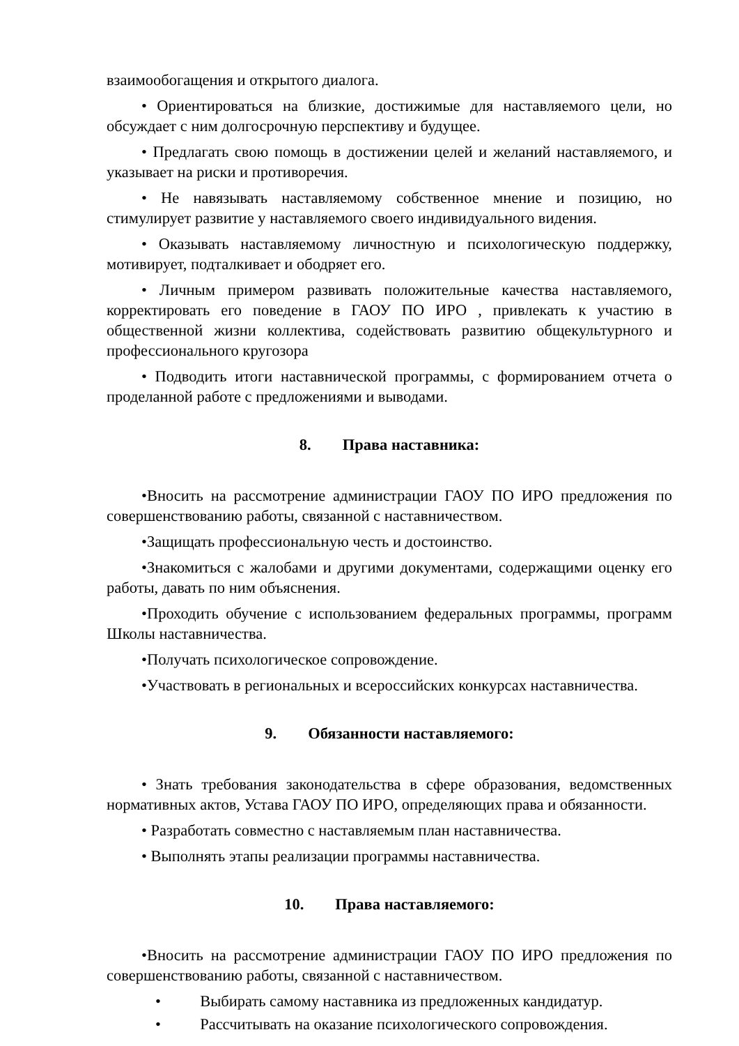взаимообогащения и открытого диалога.
• Ориентироваться на близкие, достижимые для наставляемого цели, но обсуждает с ним долгосрочную перспективу и будущее.
• Предлагать свою помощь в достижении целей и желаний наставляемого, и указывает на риски и противоречия.
• Не навязывать наставляемому собственное мнение и позицию, но стимулирует развитие у наставляемого своего индивидуального видения.
• Оказывать наставляемому личностную и психологическую поддержку, мотивирует, подталкивает и ободряет его.
• Личным примером развивать положительные качества наставляемого, корректировать его поведение в ГАОУ ПО ИРО , привлекать к участию в общественной жизни коллектива, содействовать развитию общекультурного и профессионального кругозора
• Подводить итоги наставнической программы, с формированием отчета о проделанной работе с предложениями и выводами.
8. Права наставника:
•Вносить на рассмотрение администрации ГАОУ ПО ИРО предложения по совершенствованию работы, связанной с наставничеством.
•Защищать профессиональную честь и достоинство.
•Знакомиться с жалобами и другими документами, содержащими оценку его работы, давать по ним объяснения.
•Проходить обучение с использованием федеральных программы, программ Школы наставничества.
•Получать психологическое сопровождение.
•Участвовать в региональных и всероссийских конкурсах наставничества.
9. Обязанности наставляемого:
• Знать требования законодательства в сфере образования, ведомственных нормативных актов, Устава ГАОУ ПО ИРО, определяющих права и обязанности.
• Разработать совместно с наставляемым план наставничества.
• Выполнять этапы реализации программы наставничества.
10. Права наставляемого:
•Вносить на рассмотрение администрации ГАОУ ПО ИРО предложения по совершенствованию работы, связанной с наставничеством.
• Выбирать самому наставника из предложенных кандидатур.
• Рассчитывать на оказание психологического сопровождения.